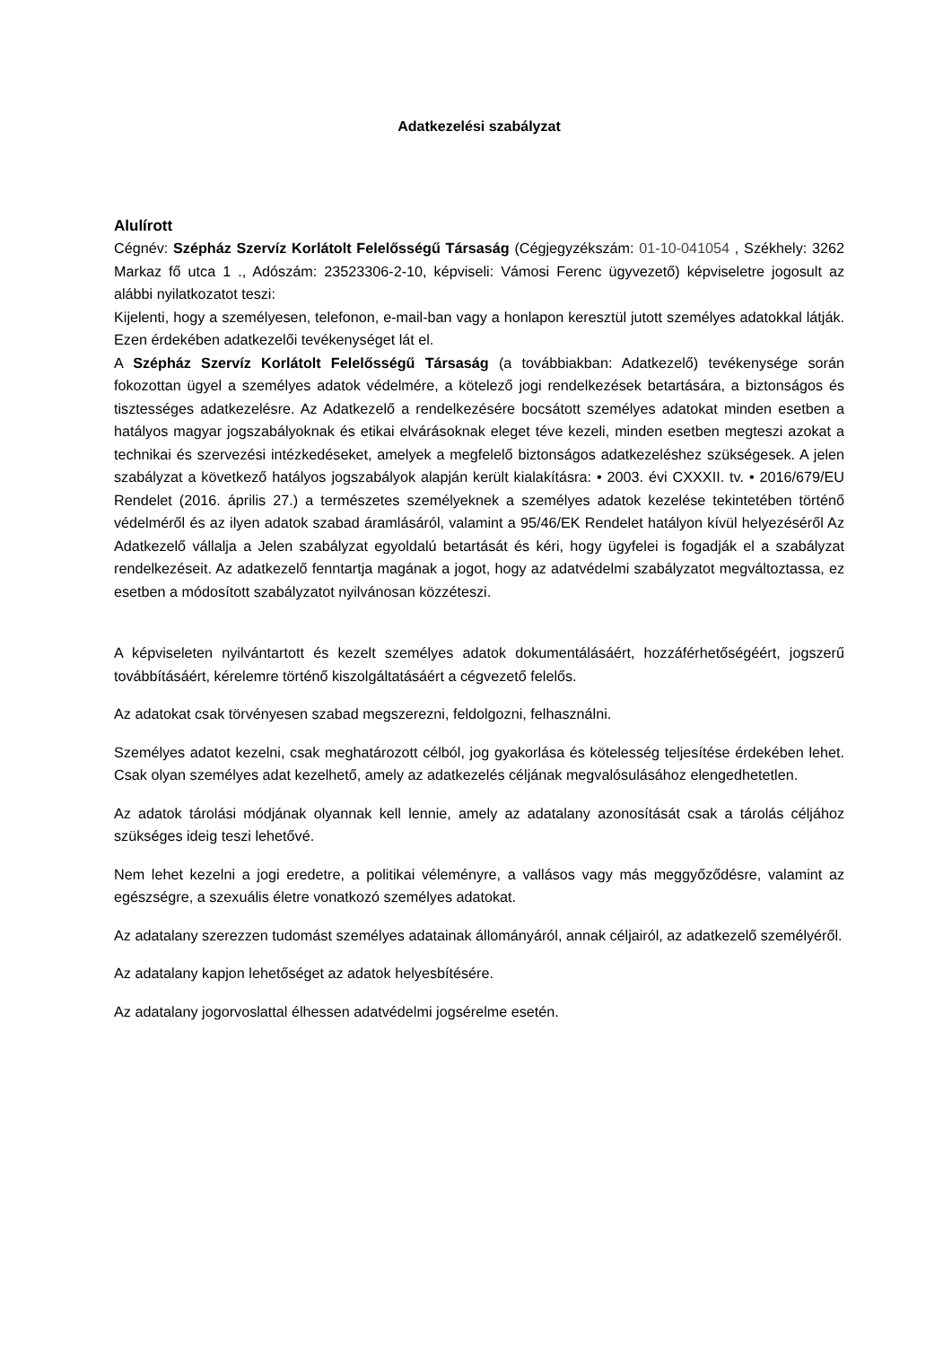Adatkezelési szabályzat
Alulírott
Cégnév: Szépház Szervíz Korlátolt Felelősségű Társaság (Cégjegyzékszám: 01-10-041054 , Székhely: 3262 Markaz fő utca 1 ., Adószám: 23523306-2-10, képviseli: Vámosi Ferenc ügyvezető) képviseletre jogosult az alábbi nyilatkozatot teszi:
Kijelenti, hogy a személyesen, telefonon, e-mail-ban vagy a honlapon keresztül jutott személyes adatokkal látják. Ezen érdekében adatkezelői tevékenységet lát el.
A Szépház Szervíz Korlátolt Felelősségű Társaság (a továbbiakban: Adatkezelő) tevékenysége során fokozottan ügyel a személyes adatok védelmére, a kötelező jogi rendelkezések betartására, a biztonságos és tisztességes adatkezelésre. Az Adatkezelő a rendelkezésére bocsátott személyes adatokat minden esetben a hatályos magyar jogszabályoknak és etikai elvárásoknak eleget téve kezeli, minden esetben megteszi azokat a technikai és szervezési intézkedéseket, amelyek a megfelelő biztonságos adatkezeléshez szükségesek. A jelen szabályzat a következő hatályos jogszabályok alapján került kialakításra: • 2003. évi CXXXII. tv. • 2016/679/EU Rendelet (2016. április 27.) a természetes személyeknek a személyes adatok kezelése tekintetében történő védelméről és az ilyen adatok szabad áramlásáról, valamint a 95/46/EK Rendelet hatályon kívül helyezéséről Az Adatkezelő vállalja a Jelen szabályzat egyoldalú betartását és kéri, hogy ügyfelei is fogadják el a szabályzat rendelkezéseit. Az adatkezelő fenntartja magának a jogot, hogy az adatvédelmi szabályzatot megváltoztassa, ez esetben a módosított szabályzatot nyilvánosan közzéteszi.
A képviseleten nyilvántartott és kezelt személyes adatok dokumentálásáért, hozzáférhetőségéért, jogszerű továbbításáért, kérelemre történő kiszolgáltatásáért a cégvezető felelős.
Az adatokat csak törvényesen szabad megszerezni, feldolgozni, felhasználni.
Személyes adatot kezelni, csak meghatározott célból, jog gyakorlása és kötelesség teljesítése érdekében lehet. Csak olyan személyes adat kezelhető, amely az adatkezelés céljának megvalósulásához elengedhetetlen.
Az adatok tárolási módjának olyannak kell lennie, amely az adatalany azonosítását csak a tárolás céljához szükséges ideig teszi lehetővé.
Nem lehet kezelni a jogi eredetre, a politikai véleményre, a vallásos vagy más meggyőződésre, valamint az egészségre, a szexuális életre vonatkozó személyes adatokat.
Az adatalany szerezzen tudomást személyes adatainak állományáról, annak céljairól, az adatkezelő személyéről.
Az adatalany kapjon lehetőséget az adatok helyesbítésére.
Az adatalany jogorvoslattal élhessen adatvédelmi jogsérelme esetén.